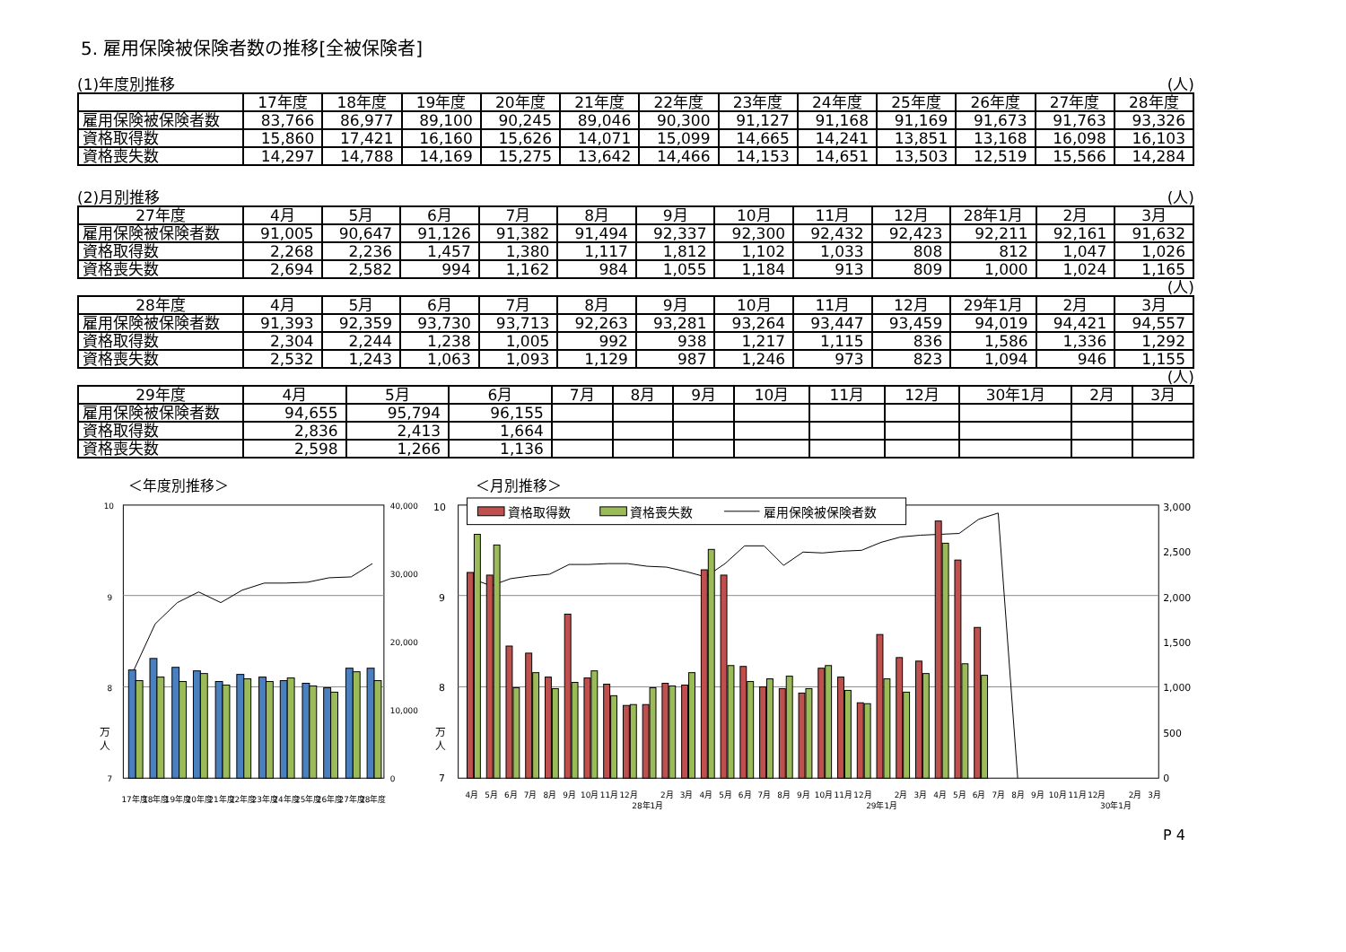5. 雇用保険被保険者数の推移[全被保険者]
(1)年度別推移 (人)
| | 17年度 | 18年度 | 19年度 | 20年度 | 21年度 | 22年度 | 23年度 | 24年度 | 25年度 | 26年度 | 27年度 | 28年度 |
| --- | --- | --- | --- | --- | --- | --- | --- | --- | --- | --- | --- | --- |
| 雇用保険被保険者数 | 83,766 | 86,977 | 89,100 | 90,245 | 89,046 | 90,300 | 91,127 | 91,168 | 91,169 | 91,673 | 91,763 | 93,326 |
| 資格取得数 | 15,860 | 17,421 | 16,160 | 15,626 | 14,071 | 15,099 | 14,665 | 14,241 | 13,851 | 13,168 | 16,098 | 16,103 |
| 資格喪失数 | 14,297 | 14,788 | 14,169 | 15,275 | 13,642 | 14,466 | 14,153 | 14,651 | 13,503 | 12,519 | 15,566 | 14,284 |
(2)月別推移 (人)
| 27年度 | 4月 | 5月 | 6月 | 7月 | 8月 | 9月 | 10月 | 11月 | 12月 | 28年1月 | 2月 | 3月 |
| --- | --- | --- | --- | --- | --- | --- | --- | --- | --- | --- | --- | --- |
| 雇用保険被保険者数 | 91,005 | 90,647 | 91,126 | 91,382 | 91,494 | 92,337 | 92,300 | 92,432 | 92,423 | 92,211 | 92,161 | 91,632 |
| 資格取得数 | 2,268 | 2,236 | 1,457 | 1,380 | 1,117 | 1,812 | 1,102 | 1,033 | 808 | 812 | 1,047 | 1,026 |
| 資格喪失数 | 2,694 | 2,582 | 994 | 1,162 | 984 | 1,055 | 1,184 | 913 | 809 | 1,000 | 1,024 | 1,165 |
(人)
| 28年度 | 4月 | 5月 | 6月 | 7月 | 8月 | 9月 | 10月 | 11月 | 12月 | 29年1月 | 2月 | 3月 |
| --- | --- | --- | --- | --- | --- | --- | --- | --- | --- | --- | --- | --- |
| 雇用保険被保険者数 | 91,393 | 92,359 | 93,730 | 93,713 | 92,263 | 93,281 | 93,264 | 93,447 | 93,459 | 94,019 | 94,421 | 94,557 |
| 資格取得数 | 2,304 | 2,244 | 1,238 | 1,005 | 992 | 938 | 1,217 | 1,115 | 836 | 1,586 | 1,336 | 1,292 |
| 資格喪失数 | 2,532 | 1,243 | 1,063 | 1,093 | 1,129 | 987 | 1,246 | 973 | 823 | 1,094 | 946 | 1,155 |
(人)
| 29年度 | 4月 | 5月 | 6月 | 7月 | 8月 | 9月 | 10月 | 11月 | 12月 | 30年1月 | 2月 | 3月 |
| --- | --- | --- | --- | --- | --- | --- | --- | --- | --- | --- | --- | --- |
| 雇用保険被保険者数 | 94,655 | 95,794 | 96,155 | | | | | | | | | |
| 資格取得数 | 2,836 | 2,413 | 1,664 | | | | | | | | | |
| 資格喪失数 | 2,598 | 1,266 | 1,136 | | | | | | | | | |
＜年度別推移＞
10
9
8
7
40,000
30,000
20,000
10,000
0
万
人
17年度
18年度
19年度
20年度
21年度
22年度
23年度
24年度
25年度
26年度
27年度
28年度
＜月別推移＞
10
9
8
7
3,000
2,500
2,000
1,500
1,000
500
0
万
人
資格取得数
資格喪失数
雇用保険被保険者数
4月
5月
6月
7月
8月
9月
10月
11月
12月
28年1月
2月
3月
4月
5月
6月
7月
8月
9月
10月
11月
12月
29年1月
2月
3月
4月
5月
6月
7月
8月
9月
10月
11月
12月
30年1月
2月
3月
P 4